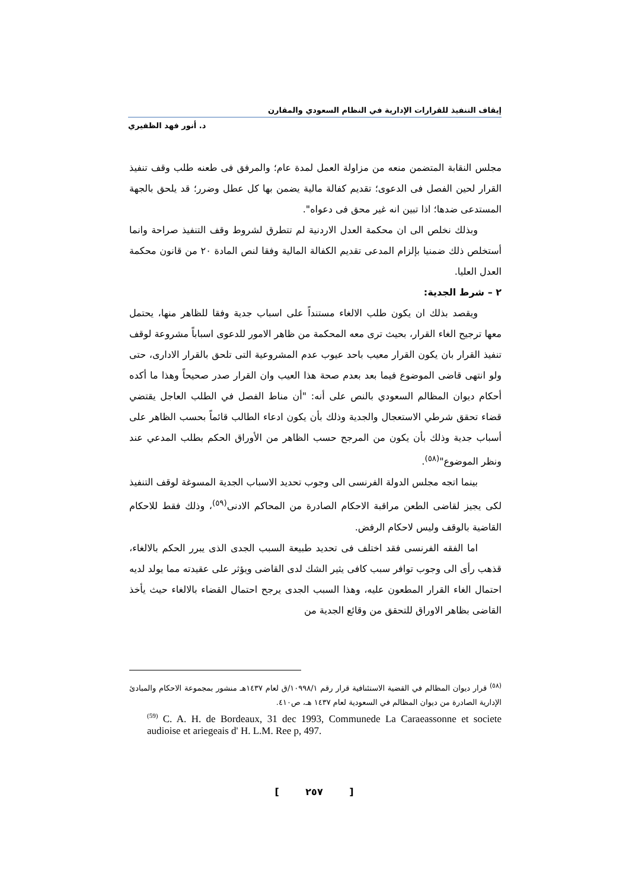إيقاف التنفيذ للقرارات الإدارية في النظام السعودي والمقارن
د. أنور فهد الظفيري
مجلس النقابة المتضمن منعه من مزاولة العمل لمدة عام؛ والمرفق فى طعنه طلب وقف تنفيذ القرار لحين الفصل فى الدعوى؛ تقديم كفالة مالية يضمن بها كل عطل وضرر؛ قد يلحق بالجهة المستدعى ضدها؛ اذا تبين انه غير محق فى دعواه".
وبذلك نخلص الى ان محكمة العدل الاردنية لم تتطرق لشروط وقف التنفيذ صراحة وانما أستخلص ذلك ضمنيا بإلزام المدعى تقديم الكفالة المالية وفقا لنص المادة ٢٠ من قانون محكمة العدل العليا.
٢ – شرط الجدية:
ويقصد بذلك ان يكون طلب الالغاء مستنداً على اسباب جدية وفقا للظاهر منها، يحتمل معها ترجيح الغاء القرار، بحيث ترى معه المحكمة من ظاهر الامور للدعوى اسباباً مشروعة لوقف تنفيذ القرار بان يكون القرار معيب باحد عيوب عدم المشروعية التى تلحق بالقرار الادارى، حتى ولو انتهى قاضى الموضوع فيما بعد بعدم صحة هذا العيب وان القرار صدر صحيحاً وهذا ما أكده أحكام ديوان المظالم السعودي بالنص على أنه: "أن مناط الفصل في الطلب العاجل يقتضي قضاء تحقق شرطي الاستعجال والجدية وذلك بأن يكون ادعاء الطالب قائماً بحسب الظاهر على أسباب جدية وذلك بأن يكون من المرجح حسب الظاهر من الأوراق الحكم بطلب المدعي عند ونظر الموضوع"<sup>(٥٨)</sup>.
بينما اتجه مجلس الدولة الفرنسى الى وجوب تحديد الاسباب الجدية المسوغة لوقف التنفيذ لكى يجيز لقاضى الطعن مراقبة الاحكام الصادرة من المحاكم الادنى<sup>(٥٩)</sup>، وذلك فقط للاحكام القاضية بالوقف وليس لاحكام الرفض.
اما الفقه الفرنسى فقد اختلف فى تحديد طبيعة السبب الجدى الذى يبرر الحكم بالالغاء، قذهب رأى الى وجوب توافر سبب كافى يثير الشك لدى القاضى ويؤثر على عقيدته مما يولد لديه احتمال الغاء القرار المطعون عليه، وهذا السبب الجدى يرجح احتمال القضاء بالالغاء حيث يأخذ القاضى بظاهر الاوراق للتحقق من وقائع الجدية من
<sup>(٥٨)</sup> قرار ديوان المظالم في القضية الاستئنافية قرار رقم ١٠٩٩٨/١/ق لعام ١٤٣٧هـ منشور بمجموعة الاحكام والمبادئ الإدارية الصادرة من ديوان المظالم في السعودية لعام ١٤٣٧ هـ، ص٤١٠.
<sup>(59)</sup> C. A. H. de Bordeaux, 31 dec 1993, Communede La Caraeassonne et societe audioise et ariegeais d' H. L.M. Ree p, 497.
[ ٢٥٧ ]